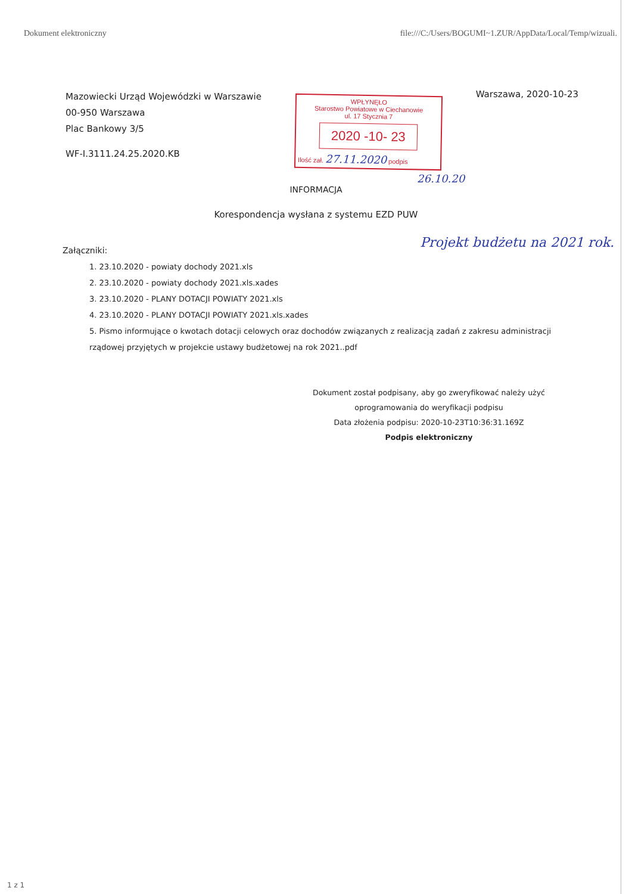Dokument elektroniczny file:///C:/Users/BOGUMI~1.ZUR/AppData/Local/Temp/wizuali.
Mazowiecki Urząd Wojewódzki w Warszawie
00-950 Warszawa
Plac Bankowy 3/5
WF-I.3111.24.25.2020.KB
WPŁYNĘŁO
Starostwo Powiatowe w Ciechanowie
ul. 17 Stycznia 7
2020 -10- 23
Ilość zał. 27.11.2020 podpis
Warszawa, 2020-10-23
26.10.20
INFORMACJA
Korespondencja wysłana z systemu EZD PUW
Załączniki: Projekt budżetu na 2021 rok.
1. 23.10.2020 - powiaty dochody 2021.xls
2. 23.10.2020 - powiaty dochody 2021.xls.xades
3. 23.10.2020 - PLANY DOTACJI POWIATY 2021.xls
4. 23.10.2020 - PLANY DOTACJI POWIATY 2021.xls.xades
5. Pismo informujące o kwotach dotacji celowych oraz dochodów związanych z realizacją zadań z zakresu administracji rządowej przyjętych w projekcie ustawy budżetowej na rok 2021..pdf
Dokument został podpisany, aby go zweryfikować należy użyć oprogramowania do weryfikacji podpisu
Data złożenia podpisu: 2020-10-23T10:36:31.169Z
Podpis elektroniczny
1 z 1